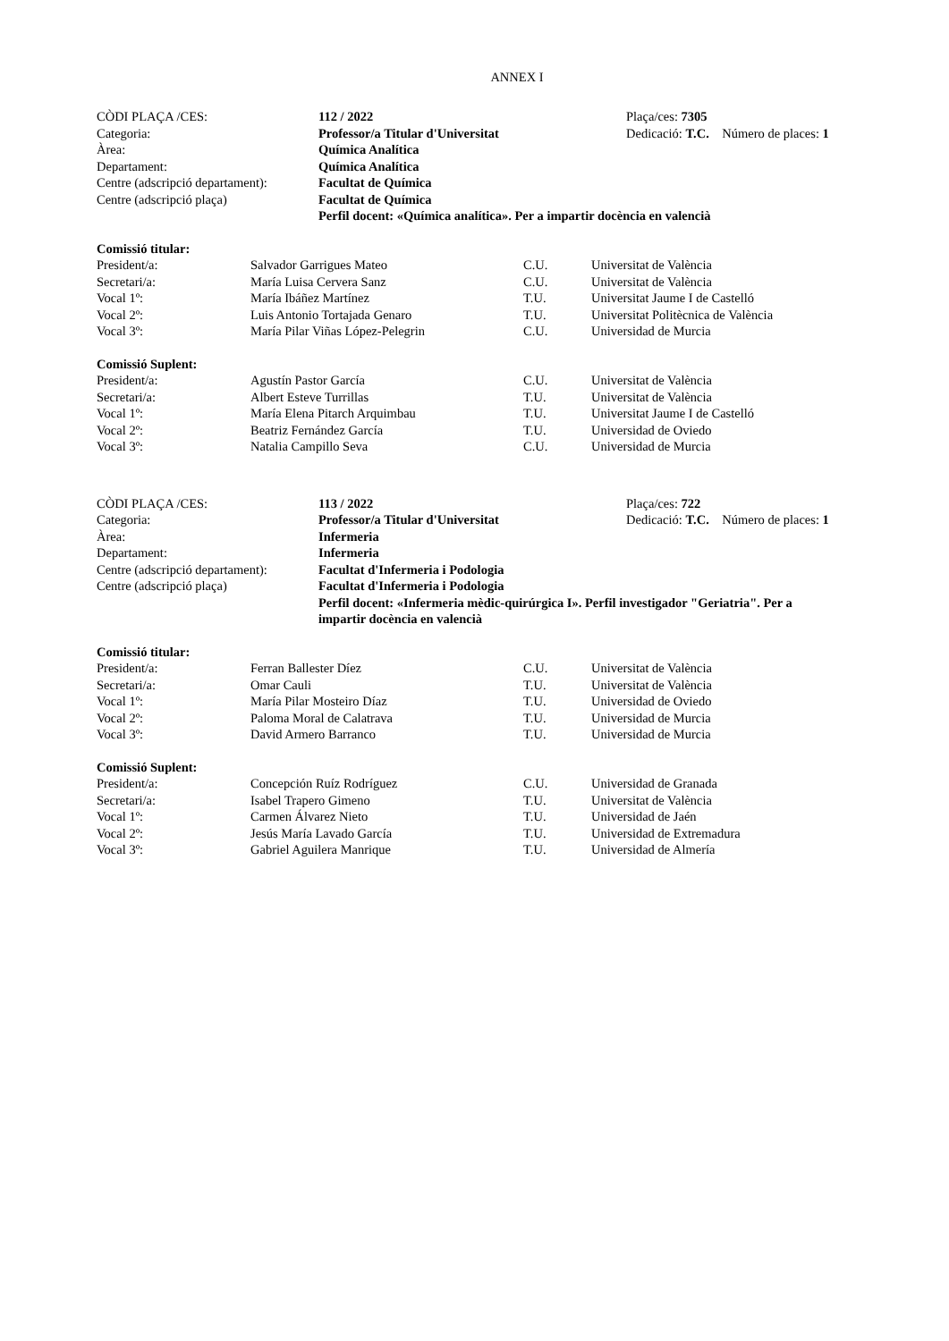ANNEX I
| CÒDI PLAÇA /CES: | 112 / 2022 | Plaça/ces: 7305 |
| Categoria: | Professor/a Titular d'Universitat | Dedicació: T.C. Número de places: 1 |
| Àrea: | Química Analítica | |
| Departament: | Química Analítica | |
| Centre (adscripció departament): | Facultat de Química | |
| Centre (adscripció plaça) | Facultat de Química | |
| | Perfil docent: «Química analítica». Per a impartir docència en valencià | |
| Comissió titular: | | | |
| President/a: | Salvador Garrigues Mateo | C.U. | Universitat de València |
| Secretari/a: | María Luisa Cervera Sanz | C.U. | Universitat de València |
| Vocal 1º: | María Ibáñez Martínez | T.U. | Universitat Jaume I de Castelló |
| Vocal 2º: | Luis Antonio Tortajada Genaro | T.U. | Universitat Politècnica de València |
| Vocal 3º: | María Pilar Viñas López-Pelegrin | C.U. | Universidad de Murcia |
| Comissió Suplent: | | | |
| President/a: | Agustín Pastor García | C.U. | Universitat de València |
| Secretari/a: | Albert Esteve Turrillas | T.U. | Universitat de València |
| Vocal 1º: | María Elena Pitarch Arquimbau | T.U. | Universitat Jaume I de Castelló |
| Vocal 2º: | Beatriz Fernández García | T.U. | Universidad de Oviedo |
| Vocal 3º: | Natalia Campillo Seva | C.U. | Universidad de Murcia |
| CÒDI PLAÇA /CES: | 113 / 2022 | Plaça/ces: 722 |
| Categoria: | Professor/a Titular d'Universitat | Dedicació: T.C. Número de places: 1 |
| Àrea: | Infermeria | |
| Departament: | Infermeria | |
| Centre (adscripció departament): | Facultat d'Infermeria i Podologia | |
| Centre (adscripció plaça) | Facultat d'Infermeria i Podologia | |
| | Perfil docent: «Infermeria mèdic-quirúrgica I». Perfil investigador "Geriatria". Per a impartir docència en valencià | |
| Comissió titular: | | | |
| President/a: | Ferran Ballester Díez | C.U. | Universitat de València |
| Secretari/a: | Omar Cauli | T.U. | Universitat de València |
| Vocal 1º: | María Pilar Mosteiro Díaz | T.U. | Universidad de Oviedo |
| Vocal 2º: | Paloma Moral de Calatrava | T.U. | Universidad de Murcia |
| Vocal 3º: | David Armero Barranco | T.U. | Universidad de Murcia |
| Comissió Suplent: | | | |
| President/a: | Concepción Ruíz Rodríguez | C.U. | Universidad de Granada |
| Secretari/a: | Isabel Trapero Gimeno | T.U. | Universitat de València |
| Vocal 1º: | Carmen Álvarez Nieto | T.U. | Universidad de Jaén |
| Vocal 2º: | Jesús María Lavado García | T.U. | Universidad de Extremadura |
| Vocal 3º: | Gabriel Aguilera Manrique | T.U. | Universidad de Almería |